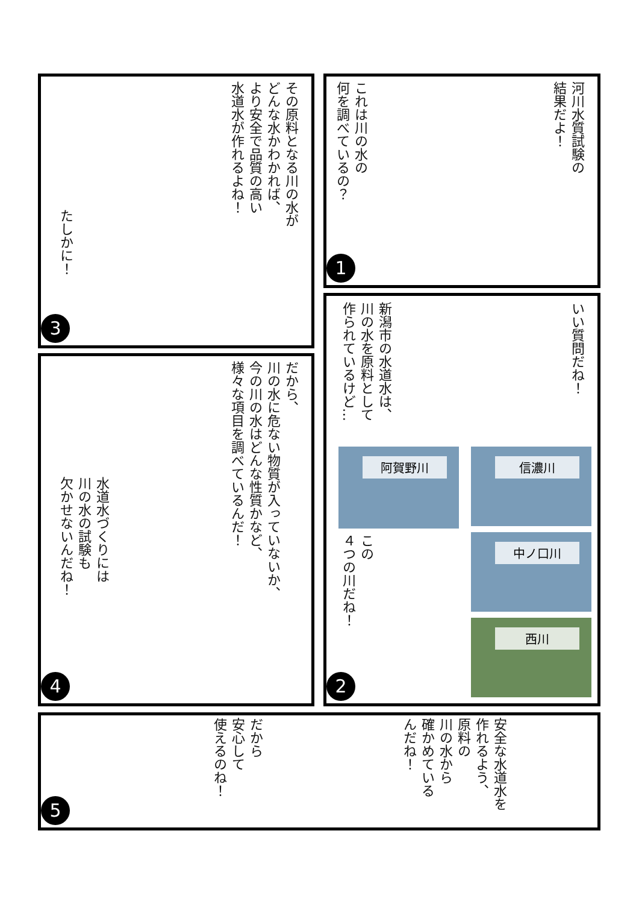河川水質試験の
結果だよ！
これは川の水の
何を調べているの？
1
その原料となる川の水が
どんな水かわかれば、
より安全で品質の高い
水道水が作れるよね！
たしかに！
3
いい質問だね！
新潟市の水道水は、
川の水を原料として
作られているけど…
阿賀野川 信濃川
中ノ口川
西川
この
４つの川だね！
2
だから、
川の水に危ない物質が入っていないか、
今の川の水はどんな性質かなど、
様々な項目を調べているんだ！
水道水づくりには
川の水の試験も
欠かせないんだね！
4
安全な水道水を
作れるよう、
原料の
川の水から
確かめている
んだね！
だから
安心して
使えるのね！
5